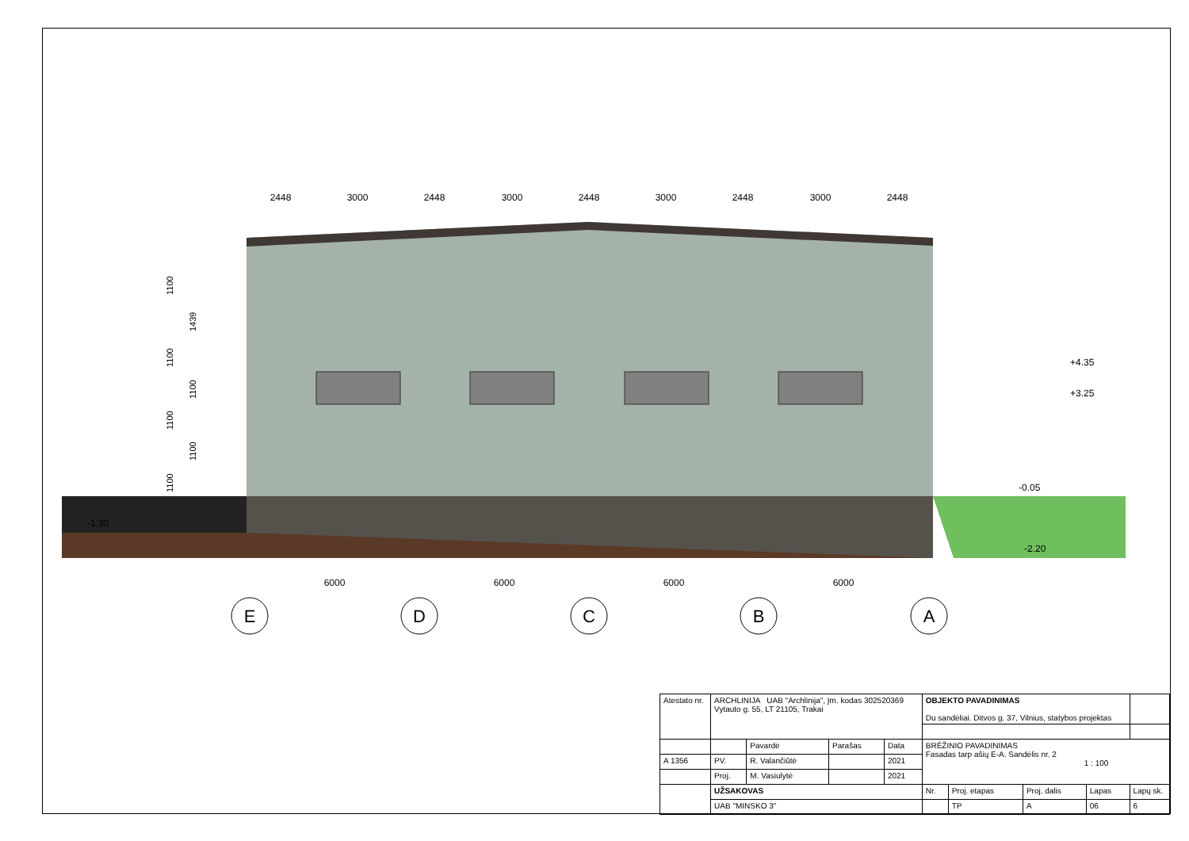2448
3000
2448
3000
2448
3000
2448
3000
2448
6000
6000
6000
6000
+4.35
+3.25
-0.05
-1.30
-2.20
1100
1439
1100
1100
1100
1100
1100
E
D
C
B
A
| Atestato nr. | ARCHLINIJA UAB "Archlinija", Įm. kodas 302520369 Vytauto g. 55, LT 21105, Trakai | | | | OBJEKTO PAVADINIMAS Du sandėliai. Ditvos g. 37, Vilnius, statybos projektas | | | | |
| | | Pavardė | Parašas | Data | BRĖŽINIO PAVADINIMAS Fasadas tarp ašių E-A. Sandėlis nr. 2 1 : 100 | | | | |
| A 1356 | PV. | R. Valančiūtė | | 2021 | | | | | |
| | Proj. | M. Vasiulytė | | 2021 | | | | | |
| | UŽSAKOVAS | | | | Nr. | Proj. etapas | Proj. dalis | Lapas | Lapų sk. |
| | UAB "MINSKO 3" | | | | | TP | A | 06 | 6 |